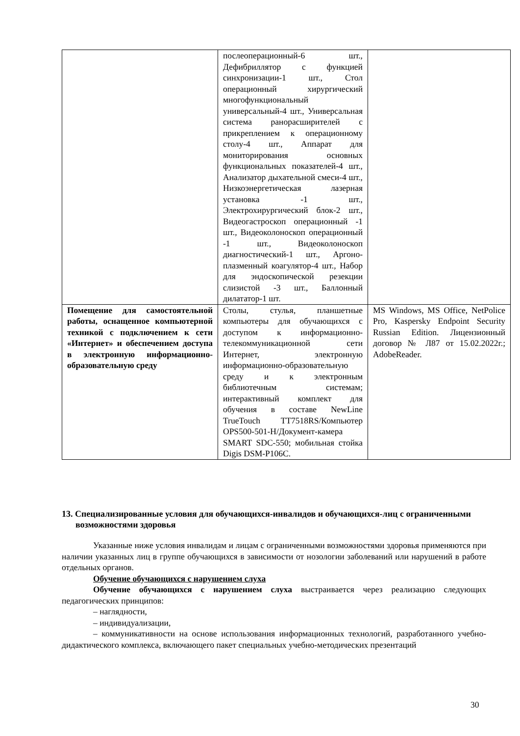| | послеоперационный-6 шт., Дефибриллятор с функцией синхронизации-1 шт., Стол операционный хирургический многофункциональный универсальный-4 шт., Универсальная система ранорасширителей с прикреплением к операционному столу-4 шт., Аппарат для мониторирования основных функциональных показателей-4 шт., Анализатор дыхательной смеси-4 шт., Низкоэнергетическая лазерная установка -1 шт., Электрохирургический блок-2 шт., Видеогастроскоп операционный -1 шт., Видеоколоноскоп операционный -1 шт., Видеоколоноскоп диагностический-1 шт., Аргоно-плазменный коагулятор-4 шт., Набор для эндоскопической резекции слизистой -3 шт., Баллонный дилататор-1 шт. | |
| Помещение для самостоятельной работы, оснащенное компьютерной техникой с подключением к сети «Интернет» и обеспечением доступа в электронную информационно-образовательную среду | Столы, стулья, планшетные компьютеры для обучающихся с доступом к информационно-телекоммуникационной сети Интернет, электронную информационно-образовательную среду и к электронным библиотечным системам; интерактивный комплект для обучения в составе NewLine TrueTouch TT7518RS/Компьютер OPS500-501-H/Документ-камера SMART SDC-550; мобильная стойка Digis DSM-P106C. | MS Windows, MS Office, NetPolice Pro, Kaspersky Endpoint Security Russian Edition. Лицензионный договор № Л87 от 15.02.2022г.; AdobeReader. |
13. Специализированные условия для обучающихся-инвалидов и обучающихся-лиц с ограниченными возможностями здоровья
Указанные ниже условия инвалидам и лицам с ограниченными возможностями здоровья применяются при наличии указанных лиц в группе обучающихся в зависимости от нозологии заболеваний или нарушений в работе отдельных органов.
Обучение обучающихся с нарушением слуха
Обучение обучающихся с нарушением слуха выстраивается через реализацию следующих педагогических принципов:
– наглядности,
– индивидуализации,
– коммуникативности на основе использования информационных технологий, разработанного учебно-дидактического комплекса, включающего пакет специальных учебно-методических презентаций
30